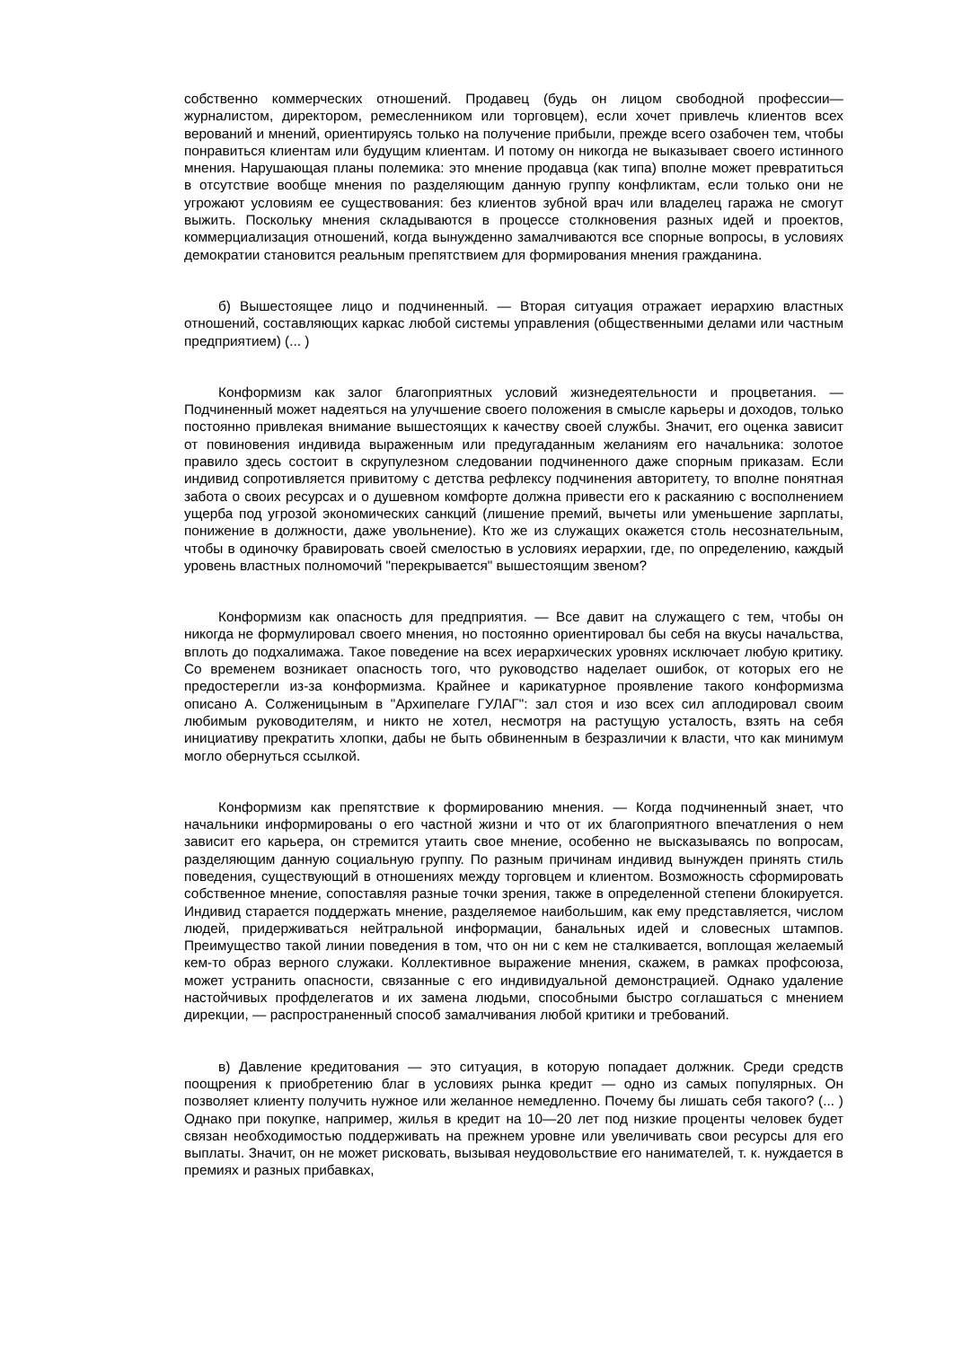собственно коммерческих отношений. Продавец (будь он лицом свободной профессии— журналистом, директором, ремесленником или торговцем), если хочет привлечь клиентов всех верований и мнений, ориентируясь только на получение прибыли, прежде всего озабочен тем, чтобы понравиться клиентам или будущим клиентам. И потому он никогда не выказывает своего истинного мнения. Нарушающая планы полемика: это мнение продавца (как типа) вполне может превратиться в отсутствие вообще мнения по разделяющим данную группу конфликтам, если только они не угрожают условиям ее существования: без клиентов зубной врач или владелец гаража не смогут выжить. Поскольку мнения складываются в процессе столкновения разных идей и проектов, коммерциализация отношений, когда вынужденно замалчиваются все спорные вопросы, в условиях демократии становится реальным препятствием для формирования мнения гражданина.
б) Вышестоящее лицо и подчиненный. — Вторая ситуация отражает иерархию властных отношений, составляющих каркас любой системы управления (общественными делами или частным предприятием) (... )
Конформизм как залог благоприятных условий жизнедеятельности и процветания. — Подчиненный может надеяться на улучшение своего положения в смысле карьеры и доходов, только постоянно привлекая внимание вышестоящих к качеству своей службы. Значит, его оценка зависит от повиновения индивида выраженным или предугаданным желаниям его начальника: золотое правило здесь состоит в скрупулезном следовании подчиненного даже спорным приказам. Если индивид сопротивляется привитому с детства рефлексу подчинения авторитету, то вполне понятная забота о своих ресурсах и о душевном комфорте должна привести его к раскаянию с восполнением ущерба под угрозой экономических санкций (лишение премий, вычеты или уменьшение зарплаты, понижение в должности, даже увольнение). Кто же из служащих окажется столь несознательным, чтобы в одиночку бравировать своей смелостью в условиях иерархии, где, по определению, каждый уровень властных полномочий "перекрывается" вышестоящим звеном?
Конформизм как опасность для предприятия. — Все давит на служащего с тем, чтобы он никогда не формулировал своего мнения, но постоянно ориентировал бы себя на вкусы начальства, вплоть до подхалимажа. Такое поведение на всех иерархических уровнях исключает любую критику. Со временем возникает опасность того, что руководство наделает ошибок, от которых его не предостерегли из-за конформизма. Крайнее и карикатурное проявление такого конформизма описано А. Солженицыным в "Архипелаге ГУЛАГ": зал стоя и изо всех сил аплодировал своим любимым руководителям, и никто не хотел, несмотря на растущую усталость, взять на себя инициативу прекратить хлопки, дабы не быть обвиненным в безразличии к власти, что как минимум могло обернуться ссылкой.
Конформизм как препятствие к формированию мнения. — Когда подчиненный знает, что начальники информированы о его частной жизни и что от их благоприятного впечатления о нем зависит его карьера, он стремится утаить свое мнение, особенно не высказываясь по вопросам, разделяющим данную социальную группу. По разным причинам индивид вынужден принять стиль поведения, существующий в отношениях между торговцем и клиентом. Возможность сформировать собственное мнение, сопоставляя разные точки зрения, также в определенной степени блокируется. Индивид старается поддержать мнение, разделяемое наибольшим, как ему представляется, числом людей, придерживаться нейтральной информации, банальных идей и словесных штампов. Преимущество такой линии поведения в том, что он ни с кем не сталкивается, воплощая желаемый кем-то образ верного служаки. Коллективное выражение мнения, скажем, в рамках профсоюза, может устранить опасности, связанные с его индивидуальной демонстрацией. Однако удаление настойчивых профделегатов и их замена людьми, способными быстро соглашаться с мнением дирекции, — распространенный способ замалчивания любой критики и требований.
в) Давление кредитования — это ситуация, в которую попадает должник. Среди средств поощрения к приобретению благ в условиях рынка кредит — одно из самых популярных. Он позволяет клиенту получить нужное или желанное немедленно. Почему бы лишать себя такого? (... ) Однако при покупке, например, жилья в кредит на 10—20 лет под низкие проценты человек будет связан необходимостью поддерживать на прежнем уровне или увеличивать свои ресурсы для его выплаты. Значит, он не может рисковать, вызывая неудовольствие его нанимателей, т. к. нуждается в премиях и разных прибавках,